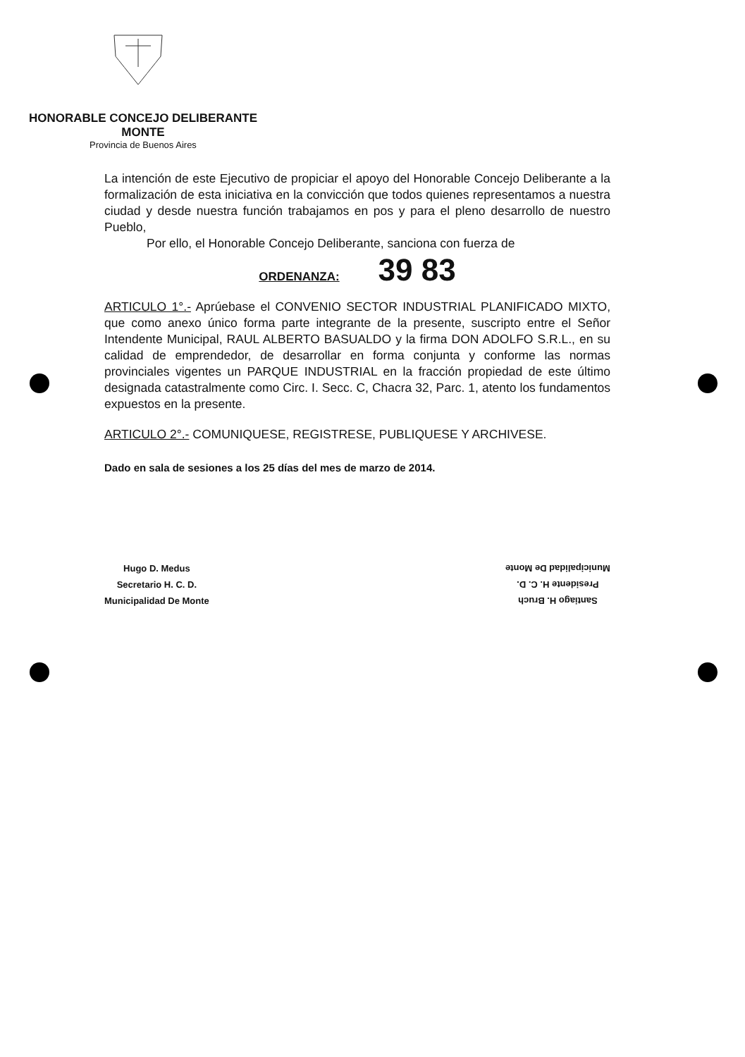HONORABLE CONCEJO DELIBERANTE
MONTE
Provincia de Buenos Aires
La intención de este Ejecutivo de propiciar el apoyo del Honorable Concejo Deliberante a la formalización de esta iniciativa en la convicción que todos quienes representamos a nuestra ciudad y desde nuestra función trabajamos en pos y para el pleno desarrollo de nuestro Pueblo,
Por ello, el Honorable Concejo Deliberante, sanciona con fuerza de
ORDENANZA: 39 83
ARTICULO 1°.- Aprúebase el CONVENIO SECTOR INDUSTRIAL PLANIFICADO MIXTO, que como anexo único forma parte integrante de la presente, suscripto entre el Señor Intendente Municipal, RAUL ALBERTO BASUALDO y la firma DON ADOLFO S.R.L., en su calidad de emprendedor, de desarrollar en forma conjunta y conforme las normas provinciales vigentes un PARQUE INDUSTRIAL en la fracción propiedad de este último designada catastralmente como Circ. I. Secc. C, Chacra 32, Parc. 1, atento los fundamentos expuestos en la presente.
ARTICULO 2°.- COMUNIQUESE, REGISTRESE, PUBLIQUESE Y ARCHIVESE.
Dado en sala de sesiones a los 25 días del mes de marzo de 2014.
Hugo D. Medus
Secretario H. C. D.
Municipalidad De Monte
Santiago H. Bruch
Presidente H. C. D.
Municipalidad De Monte